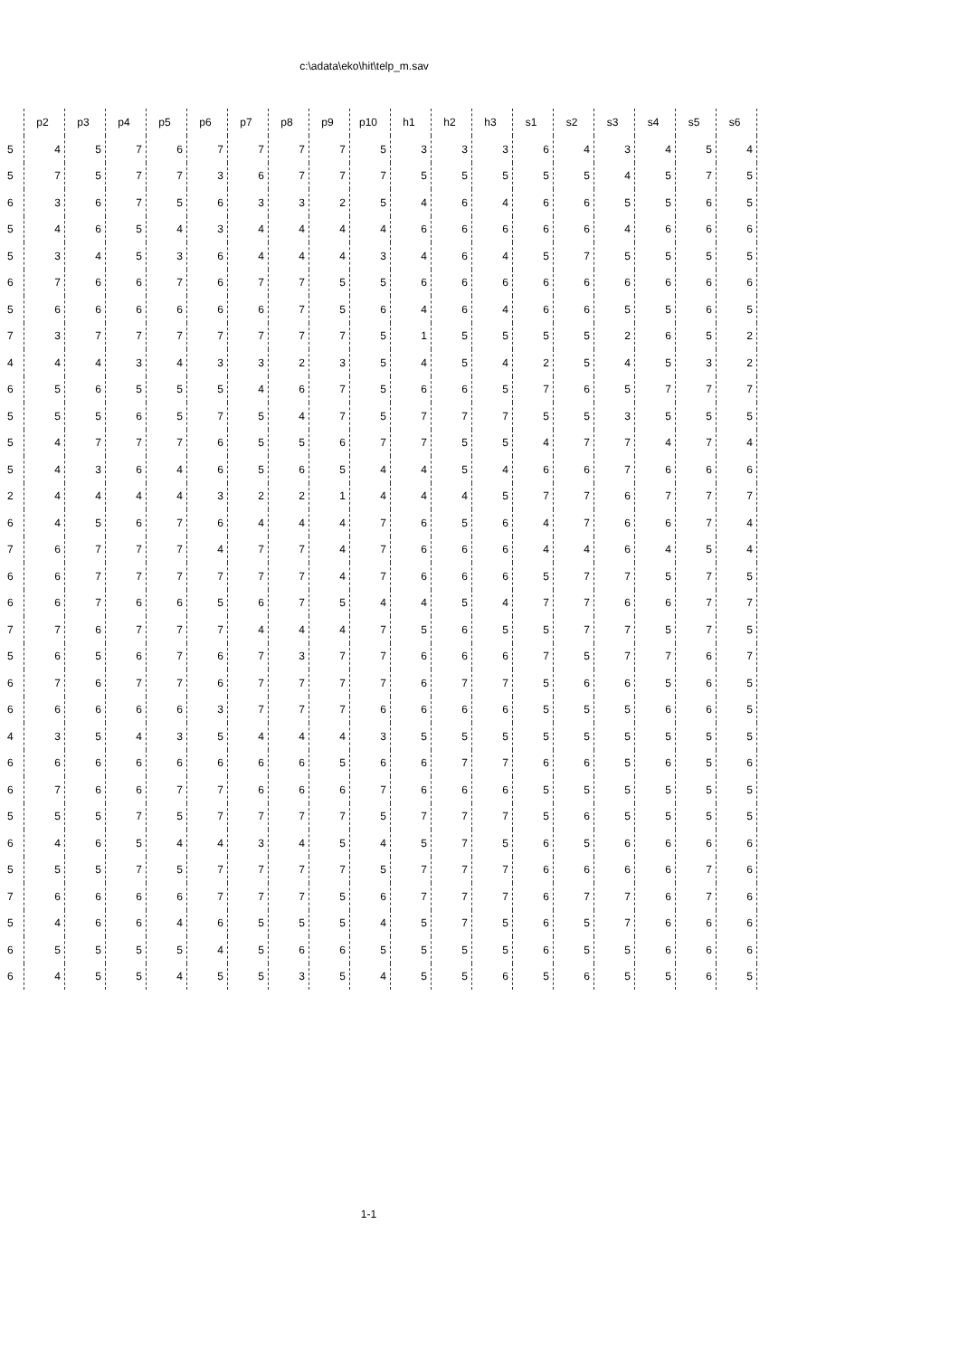c:\adata\eko\hit\telp_m.sav
| | p2 | p3 | p4 | p5 | p6 | p7 | p8 | p9 | p10 | h1 | h2 | h3 | s1 | s2 | s3 | s4 | s5 | s6 |
| --- | --- | --- | --- | --- | --- | --- | --- | --- | --- | --- | --- | --- | --- | --- | --- | --- | --- | --- |
| 5 | 4 | 5 | 7 | 6 | 7 | 7 | 7 | 7 | 5 | 3 | 3 | 3 | 6 | 4 | 3 | 4 | 5 | 4 |
| 5 | 7 | 5 | 7 | 7 | 3 | 6 | 7 | 7 | 7 | 5 | 5 | 5 | 5 | 5 | 4 | 5 | 7 | 5 |
| 6 | 3 | 6 | 7 | 5 | 6 | 3 | 3 | 2 | 5 | 4 | 6 | 4 | 6 | 6 | 5 | 5 | 6 | 5 |
| 5 | 4 | 6 | 5 | 4 | 3 | 4 | 4 | 4 | 4 | 6 | 6 | 6 | 6 | 6 | 4 | 6 | 6 | 6 |
| 5 | 3 | 4 | 5 | 3 | 6 | 4 | 4 | 4 | 3 | 4 | 6 | 4 | 5 | 7 | 5 | 5 | 5 | 5 |
| 6 | 7 | 6 | 6 | 7 | 6 | 7 | 7 | 5 | 5 | 6 | 6 | 6 | 6 | 6 | 6 | 6 | 6 | 6 |
| 5 | 6 | 6 | 6 | 6 | 6 | 6 | 7 | 5 | 6 | 4 | 6 | 4 | 6 | 6 | 5 | 5 | 6 | 5 |
| 7 | 3 | 7 | 7 | 7 | 7 | 7 | 7 | 7 | 5 | 1 | 5 | 5 | 5 | 5 | 2 | 6 | 5 | 2 |
| 4 | 4 | 4 | 3 | 4 | 3 | 3 | 2 | 3 | 5 | 4 | 5 | 4 | 2 | 5 | 4 | 5 | 3 | 2 |
| 6 | 5 | 6 | 5 | 5 | 5 | 4 | 6 | 7 | 5 | 6 | 6 | 5 | 7 | 6 | 5 | 7 | 7 | 7 |
| 5 | 5 | 5 | 6 | 5 | 7 | 5 | 4 | 7 | 5 | 7 | 7 | 7 | 5 | 5 | 3 | 5 | 5 | 5 |
| 5 | 4 | 7 | 7 | 7 | 6 | 5 | 5 | 6 | 7 | 7 | 5 | 5 | 4 | 7 | 7 | 4 | 7 | 4 |
| 5 | 4 | 3 | 6 | 4 | 6 | 5 | 6 | 5 | 4 | 4 | 5 | 4 | 6 | 6 | 7 | 6 | 6 | 6 |
| 2 | 4 | 4 | 4 | 4 | 3 | 2 | 2 | 1 | 4 | 4 | 4 | 5 | 7 | 7 | 6 | 7 | 7 | 7 |
| 6 | 4 | 5 | 6 | 7 | 6 | 4 | 4 | 4 | 7 | 6 | 5 | 6 | 4 | 7 | 6 | 6 | 7 | 4 |
| 7 | 6 | 7 | 7 | 7 | 4 | 7 | 7 | 4 | 7 | 6 | 6 | 6 | 4 | 4 | 6 | 4 | 5 | 4 |
| 6 | 6 | 7 | 7 | 7 | 7 | 7 | 7 | 4 | 7 | 6 | 6 | 6 | 5 | 7 | 7 | 5 | 7 | 5 |
| 6 | 6 | 7 | 6 | 6 | 5 | 6 | 7 | 5 | 4 | 4 | 5 | 4 | 7 | 7 | 6 | 6 | 7 | 7 |
| 7 | 7 | 6 | 7 | 7 | 7 | 4 | 4 | 4 | 7 | 5 | 6 | 5 | 5 | 7 | 7 | 5 | 7 | 5 |
| 5 | 6 | 5 | 6 | 7 | 6 | 7 | 3 | 7 | 7 | 6 | 6 | 6 | 7 | 5 | 7 | 7 | 6 | 7 |
| 6 | 7 | 6 | 7 | 7 | 6 | 7 | 7 | 7 | 7 | 6 | 7 | 7 | 5 | 6 | 6 | 5 | 6 | 5 |
| 6 | 6 | 6 | 6 | 6 | 3 | 7 | 7 | 7 | 6 | 6 | 6 | 6 | 5 | 5 | 5 | 6 | 6 | 5 |
| 4 | 3 | 5 | 4 | 3 | 5 | 4 | 4 | 4 | 3 | 5 | 5 | 5 | 5 | 5 | 5 | 5 | 5 | 5 |
| 6 | 6 | 6 | 6 | 6 | 6 | 6 | 6 | 5 | 6 | 6 | 7 | 7 | 6 | 6 | 5 | 6 | 5 | 6 |
| 6 | 7 | 6 | 6 | 7 | 7 | 6 | 6 | 6 | 7 | 6 | 6 | 6 | 5 | 5 | 5 | 5 | 5 | 5 |
| 5 | 5 | 5 | 7 | 5 | 7 | 7 | 7 | 7 | 5 | 7 | 7 | 7 | 5 | 6 | 5 | 5 | 5 | 5 |
| 6 | 4 | 6 | 5 | 4 | 4 | 3 | 4 | 5 | 4 | 5 | 7 | 5 | 6 | 5 | 6 | 6 | 6 | 6 |
| 5 | 5 | 5 | 7 | 5 | 7 | 7 | 7 | 7 | 5 | 7 | 7 | 7 | 6 | 6 | 6 | 6 | 7 | 6 |
| 7 | 6 | 6 | 6 | 6 | 7 | 7 | 7 | 5 | 6 | 7 | 7 | 7 | 6 | 7 | 7 | 6 | 7 | 6 |
| 5 | 4 | 6 | 6 | 4 | 6 | 5 | 5 | 5 | 4 | 5 | 7 | 5 | 6 | 5 | 7 | 6 | 6 | 6 |
| 6 | 5 | 5 | 5 | 5 | 4 | 5 | 6 | 6 | 5 | 5 | 5 | 5 | 6 | 5 | 5 | 6 | 6 | 6 |
| 6 | 4 | 5 | 5 | 4 | 5 | 5 | 3 | 5 | 4 | 5 | 5 | 6 | 5 | 6 | 5 | 5 | 6 | 5 |
1-1